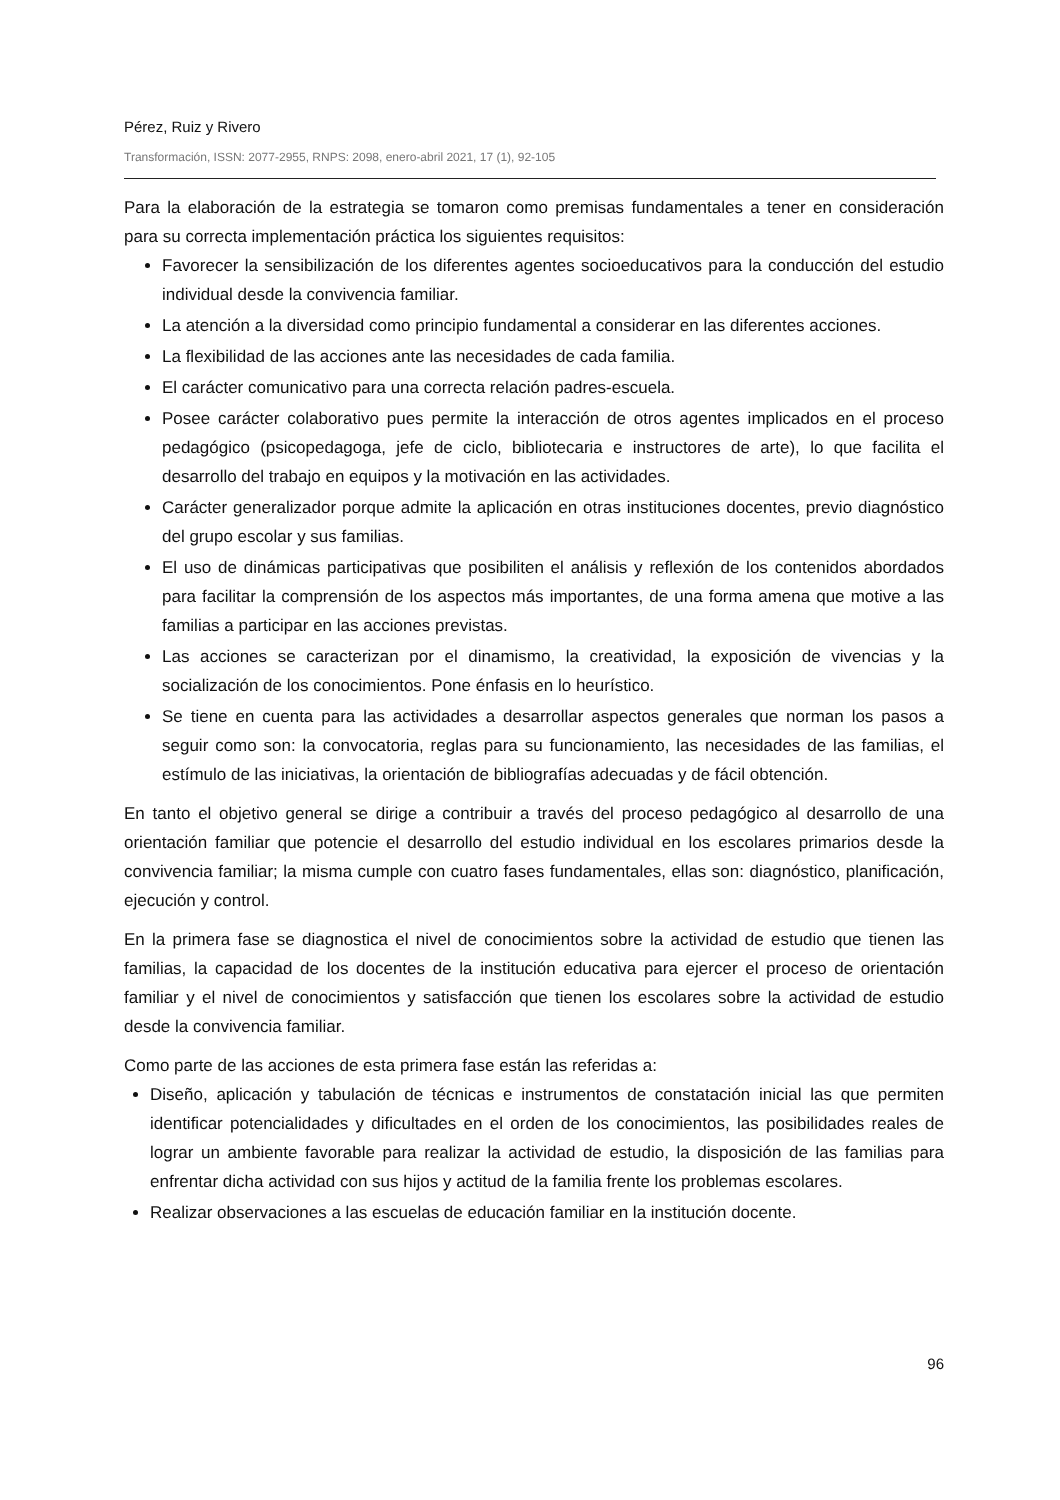Pérez, Ruiz y Rivero
Transformación, ISSN: 2077-2955, RNPS: 2098, enero-abril 2021, 17 (1), 92-105
Para la elaboración de la estrategia se tomaron como premisas fundamentales a tener en consideración para su correcta implementación práctica los siguientes requisitos:
Favorecer la sensibilización de los diferentes agentes socioeducativos para la conducción del estudio individual desde la convivencia familiar.
La atención a la diversidad como principio fundamental a considerar en las diferentes acciones.
La flexibilidad de las acciones ante las necesidades de cada familia.
El carácter comunicativo para una correcta relación padres-escuela.
Posee carácter colaborativo pues permite la interacción de otros agentes implicados en el proceso pedagógico (psicopedagoga, jefe de ciclo, bibliotecaria e instructores de arte), lo que facilita el desarrollo del trabajo en equipos y la motivación en las actividades.
Carácter generalizador porque admite la aplicación en otras instituciones docentes, previo diagnóstico del grupo escolar y sus familias.
El uso de dinámicas participativas que posibiliten el análisis y reflexión de los contenidos abordados para facilitar la comprensión de los aspectos más importantes, de una forma amena que motive a las familias a participar en las acciones previstas.
Las acciones se caracterizan por el dinamismo, la creatividad, la exposición de vivencias y la socialización de los conocimientos. Pone énfasis en lo heurístico.
Se tiene en cuenta para las actividades a desarrollar aspectos generales que norman los pasos a seguir como son: la convocatoria, reglas para su funcionamiento, las necesidades de las familias, el estímulo de las iniciativas, la orientación de bibliografías adecuadas y de fácil obtención.
En tanto el objetivo general se dirige a contribuir a través del proceso pedagógico al desarrollo de una orientación familiar que potencie el desarrollo del estudio individual en los escolares primarios desde la convivencia familiar; la misma cumple con cuatro fases fundamentales, ellas son: diagnóstico, planificación, ejecución y control.
En la primera fase se diagnostica el nivel de conocimientos sobre la actividad de estudio que tienen las familias, la capacidad de los docentes de la institución educativa para ejercer el proceso de orientación familiar y el nivel de conocimientos y satisfacción que tienen los escolares sobre la actividad de estudio desde la convivencia familiar.
Como parte de las acciones de esta primera fase están las referidas a:
Diseño, aplicación y tabulación de técnicas e instrumentos de constatación inicial las que permiten identificar potencialidades y dificultades en el orden de los conocimientos, las posibilidades reales de lograr un ambiente favorable para realizar la actividad de estudio, la disposición de las familias para enfrentar dicha actividad con sus hijos y actitud de la familia frente los problemas escolares.
Realizar observaciones a las escuelas de educación familiar en la institución docente.
96